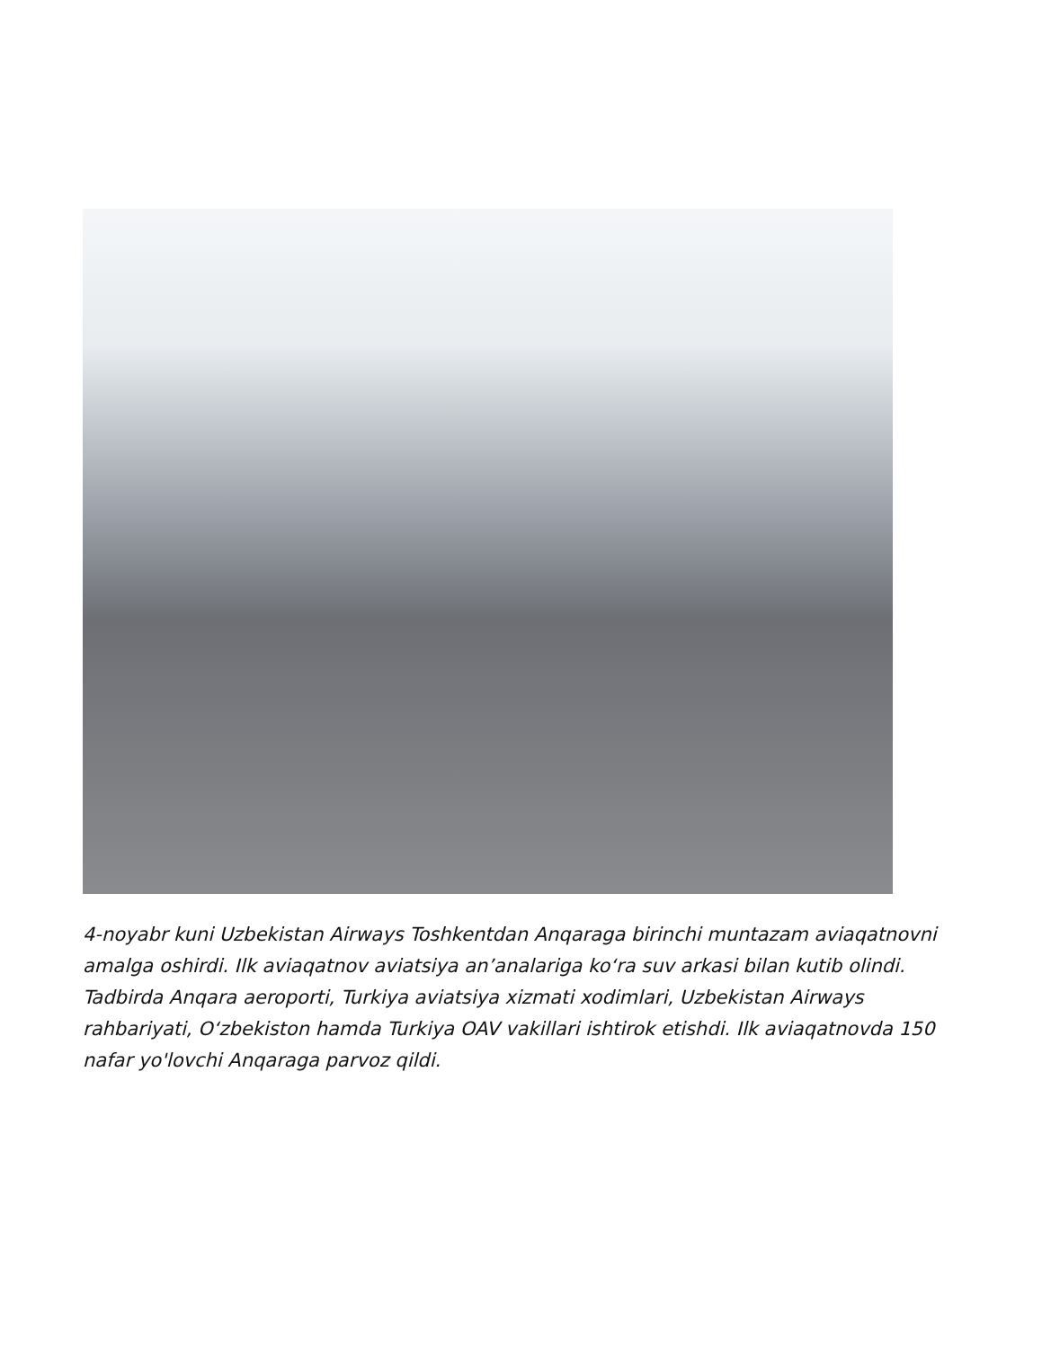4-noyabr kuni Uzbekistan Airways Toshkentdan Anqaraga birinchi muntazam aviaqatnovni amalga oshirdi. Ilk aviaqatnov aviatsiya an’analariga koʻra suv arkasi bilan kutib olindi. Tadbirda Anqara aeroporti, Turkiya aviatsiya xizmati xodimlari, Uzbekistan Airways rahbariyati, Oʻzbekiston hamda Turkiya OAV vakillari ishtirok etishdi. Ilk aviaqatnovda 150 nafar yo'lovchi Anqaraga parvoz qildi.